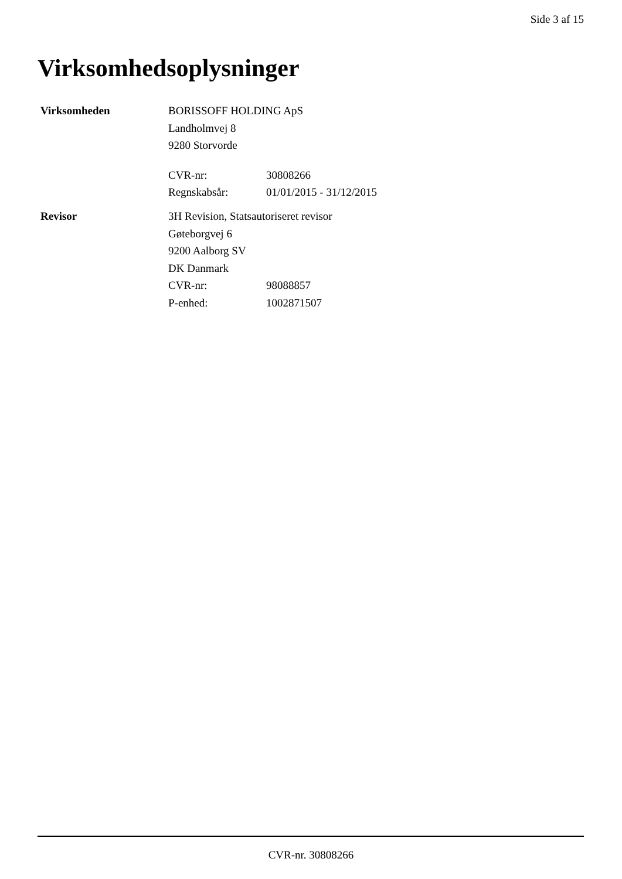Side 3 af 15
Virksomhedsoplysninger
Virksomheden
BORISSOFF HOLDING ApS
Landholmvej 8
9280 Storvorde
CVR-nr: 30808266
Regnskabsår: 01/01/2015 - 31/12/2015
Revisor
3H Revision, Statsautoriseret revisor
Gøteborgvej 6
9200 Aalborg SV
DK Danmark
CVR-nr: 98088857
P-enhed: 1002871507
CVR-nr. 30808266